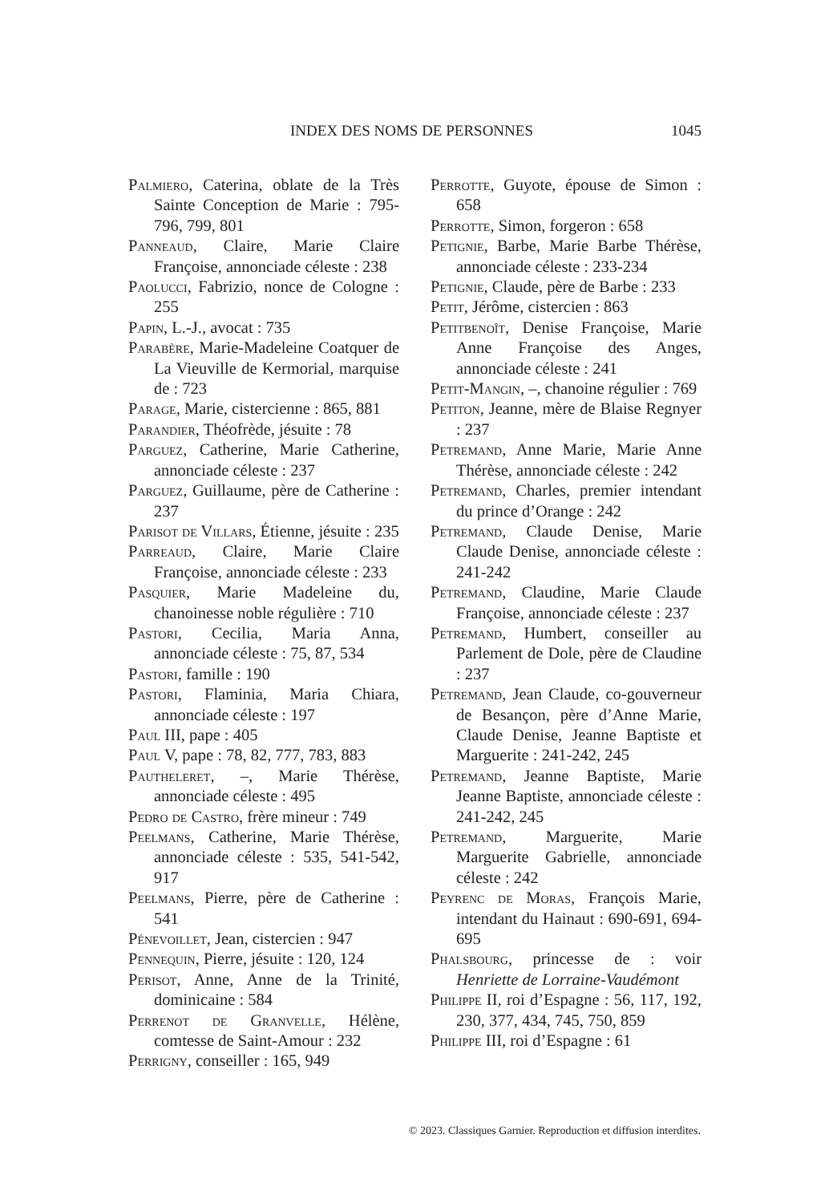INDEX DES NOMS DE PERSONNES 1045
Palmiero, Caterina, oblate de la Très Sainte Conception de Marie : 795-796, 799, 801
Panneaud, Claire, Marie Claire Françoise, annonciade céleste : 238
Paolucci, Fabrizio, nonce de Cologne : 255
Papin, L.-J., avocat : 735
Parabère, Marie-Madeleine Coatquer de La Vieuville de Kermorial, marquise de : 723
Parage, Marie, cistercienne : 865, 881
Parandier, Théofrède, jésuite : 78
Parguez, Catherine, Marie Catherine, annonciade céleste : 237
Parguez, Guillaume, père de Catherine : 237
Parisot de Villars, Étienne, jésuite : 235
Parreaud, Claire, Marie Claire Françoise, annonciade céleste : 233
Pasquier, Marie Madeleine du, chanoinesse noble régulière : 710
Pastori, Cecilia, Maria Anna, annonciade céleste : 75, 87, 534
Pastori, famille : 190
Pastori, Flaminia, Maria Chiara, annonciade céleste : 197
Paul III, pape : 405
Paul V, pape : 78, 82, 777, 783, 883
Pautheleret, –, Marie Thérèse, annonciade céleste : 495
Pedro de Castro, frère mineur : 749
Peelmans, Catherine, Marie Thérèse, annonciade céleste : 535, 541-542, 917
Peelmans, Pierre, père de Catherine : 541
Pénevoillet, Jean, cistercien : 947
Pennequin, Pierre, jésuite : 120, 124
Perisot, Anne, Anne de la Trinité, dominicaine : 584
Perrenot de Granvelle, Hélène, comtesse de Saint-Amour : 232
Perrigny, conseiller : 165, 949
Perrotte, Guyote, épouse de Simon : 658
Perrotte, Simon, forgeron : 658
Petignie, Barbe, Marie Barbe Thérèse, annonciade céleste : 233-234
Petignie, Claude, père de Barbe : 233
Petit, Jérôme, cistercien : 863
Petitbenoît, Denise Françoise, Marie Anne Françoise des Anges, annonciade céleste : 241
Petit-Mangin, –, chanoine régulier : 769
Petiton, Jeanne, mère de Blaise Regnyer : 237
Petremand, Anne Marie, Marie Anne Thérèse, annonciade céleste : 242
Petremand, Charles, premier intendant du prince d’Orange : 242
Petremand, Claude Denise, Marie Claude Denise, annonciade céleste : 241-242
Petremand, Claudine, Marie Claude Françoise, annonciade céleste : 237
Petremand, Humbert, conseiller au Parlement de Dole, père de Claudine : 237
Petremand, Jean Claude, co-gouverneur de Besançon, père d’Anne Marie, Claude Denise, Jeanne Baptiste et Marguerite : 241-242, 245
Petremand, Jeanne Baptiste, Marie Jeanne Baptiste, annonciade céleste : 241-242, 245
Petremand, Marguerite, Marie Marguerite Gabrielle, annonciade céleste : 242
Peyrenc de Moras, François Marie, intendant du Hainaut : 690-691, 694-695
Phalsbourg, princesse de : voir Henriette de Lorraine-Vaudémont
Philippe II, roi d’Espagne : 56, 117, 192, 230, 377, 434, 745, 750, 859
Philippe III, roi d’Espagne : 61
© 2023. Classiques Garnier. Reproduction et diffusion interdites.